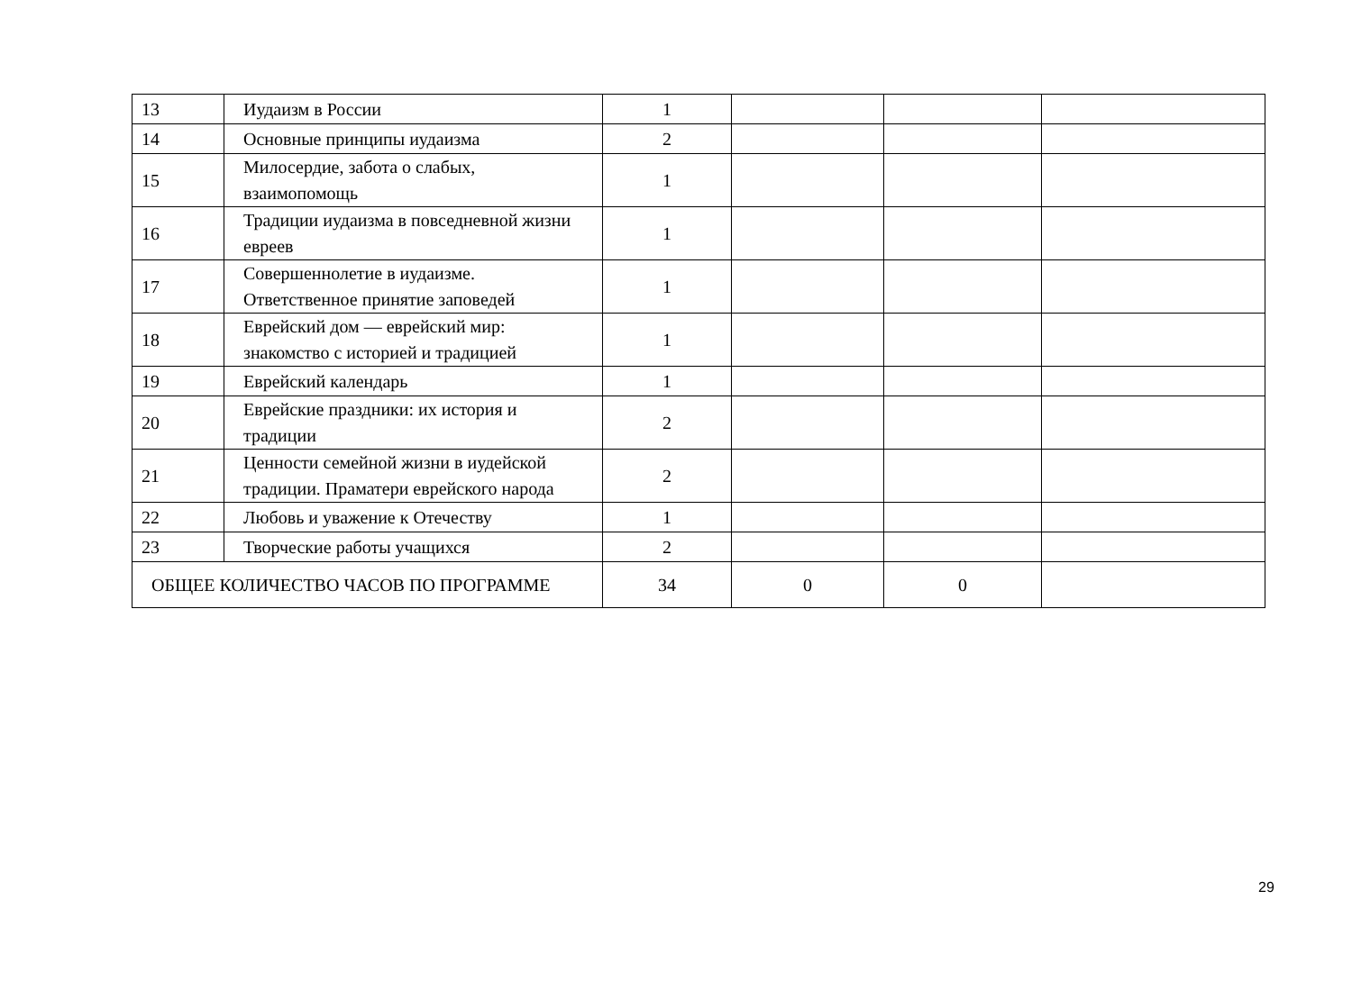| 13 | Иудаизм в России | 1 | | | |
| 14 | Основные принципы иудаизма | 2 | | | |
| 15 | Милосердие, забота о слабых, взаимопомощь | 1 | | | |
| 16 | Традиции иудаизма в повседневной жизни евреев | 1 | | | |
| 17 | Совершеннолетие в иудаизме. Ответственное принятие заповедей | 1 | | | |
| 18 | Еврейский дом — еврейский мир: знакомство с историей и традицией | 1 | | | |
| 19 | Еврейский календарь | 1 | | | |
| 20 | Еврейские праздники: их история и традиции | 2 | | | |
| 21 | Ценности семейной жизни в иудейской традиции. Праматери еврейского народа | 2 | | | |
| 22 | Любовь и уважение к Отечеству | 1 | | | |
| 23 | Творческие работы учащихся | 2 | | | |
| ОБЩЕЕ КОЛИЧЕСТВО ЧАСОВ ПО ПРОГРАММЕ | | 34 | 0 | 0 | |
29